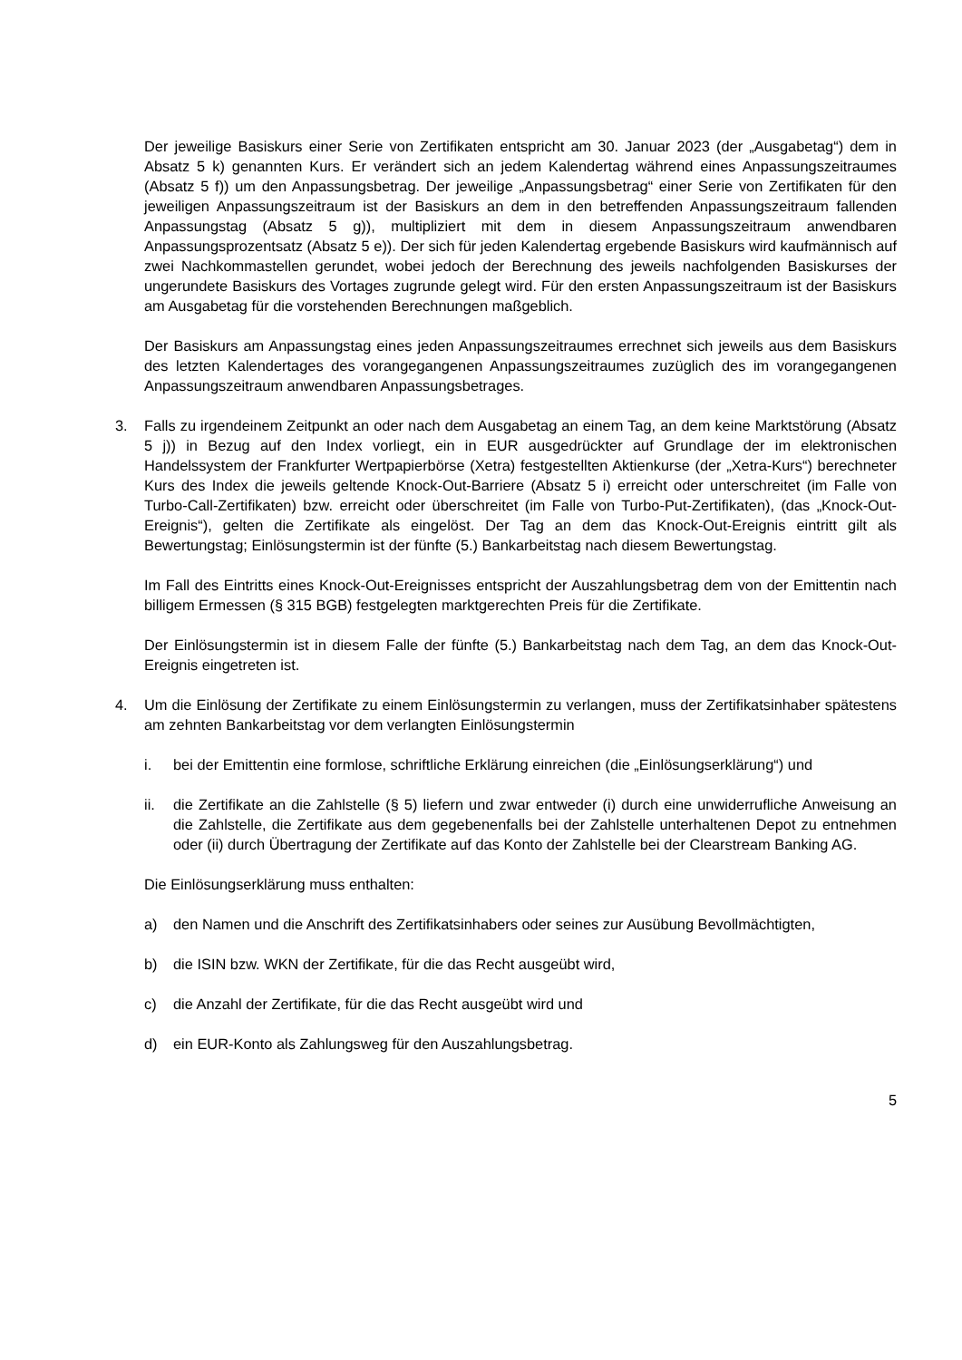Der jeweilige Basiskurs einer Serie von Zertifikaten entspricht am 30. Januar 2023 (der „Ausgabetag“) dem in Absatz 5 k) genannten Kurs. Er verändert sich an jedem Kalendertag während eines Anpassungszeitraumes (Absatz 5 f)) um den Anpassungsbetrag. Der jeweilige „Anpassungsbetrag“ einer Serie von Zertifikaten für den jeweiligen Anpassungszeitraum ist der Basiskurs an dem in den betreffenden Anpassungszeitraum fallenden Anpassungstag (Absatz 5 g)), multipliziert mit dem in diesem Anpassungszeitraum anwendbaren Anpassungsprozentsatz (Absatz 5 e)). Der sich für jeden Kalendertag ergebende Basiskurs wird kaufmännisch auf zwei Nachkommastellen gerundet, wobei jedoch der Berechnung des jeweils nachfolgenden Basiskurses der ungerundete Basiskurs des Vortages zugrunde gelegt wird. Für den ersten Anpassungszeitraum ist der Basiskurs am Ausgabetag für die vorstehenden Berechnungen maßgeblich.
Der Basiskurs am Anpassungstag eines jeden Anpassungszeitraumes errechnet sich jeweils aus dem Basiskurs des letzten Kalendertages des vorangegangenen Anpassungszeitraumes zuzüglich des im vorangegangenen Anpassungszeitraum anwendbaren Anpassungsbetrages.
3. Falls zu irgendeinem Zeitpunkt an oder nach dem Ausgabetag an einem Tag, an dem keine Marktstörung (Absatz 5 j)) in Bezug auf den Index vorliegt, ein in EUR ausgedrückter auf Grundlage der im elektronischen Handelssystem der Frankfurter Wertpapierbörse (Xetra) festgestellten Aktienkurse (der „Xetra-Kurs“) berechneter Kurs des Index die jeweils geltende Knock-Out-Barriere (Absatz 5 i) erreicht oder unterschreitet (im Falle von Turbo-Call-Zertifikaten) bzw. erreicht oder überschreitet (im Falle von Turbo-Put-Zertifikaten), (das „Knock-Out-Ereignis“), gelten die Zertifikate als eingelöst. Der Tag an dem das Knock-Out-Ereignis eintritt gilt als Bewertungstag; Einlösungstermin ist der fünfte (5.) Bankarbeitstag nach diesem Bewertungstag.
Im Fall des Eintritts eines Knock-Out-Ereignisses entspricht der Auszahlungsbetrag dem von der Emittentin nach billigem Ermessen (§ 315 BGB) festgelegten marktgerechten Preis für die Zertifikate.
Der Einlösungstermin ist in diesem Falle der fünfte (5.) Bankarbeitstag nach dem Tag, an dem das Knock-Out-Ereignis eingetreten ist.
4. Um die Einlösung der Zertifikate zu einem Einlösungstermin zu verlangen, muss der Zertifikatsinhaber spätestens am zehnten Bankarbeitstag vor dem verlangten Einlösungstermin
i. bei der Emittentin eine formlose, schriftliche Erklärung einreichen (die „Einlösungserklärung“) und
ii. die Zertifikate an die Zahlstelle (§ 5) liefern und zwar entweder (i) durch eine unwiderrufliche Anweisung an die Zahlstelle, die Zertifikate aus dem gegebenenfalls bei der Zahlstelle unterhaltenen Depot zu entnehmen oder (ii) durch Übertragung der Zertifikate auf das Konto der Zahlstelle bei der Clearstream Banking AG.
Die Einlösungserklärung muss enthalten:
a) den Namen und die Anschrift des Zertifikatsinhabers oder seines zur Ausübung Bevollmächtigten,
b) die ISIN bzw. WKN der Zertifikate, für die das Recht ausgeübt wird,
c) die Anzahl der Zertifikate, für die das Recht ausgeübt wird und
d) ein EUR-Konto als Zahlungsweg für den Auszahlungsbetrag.
5